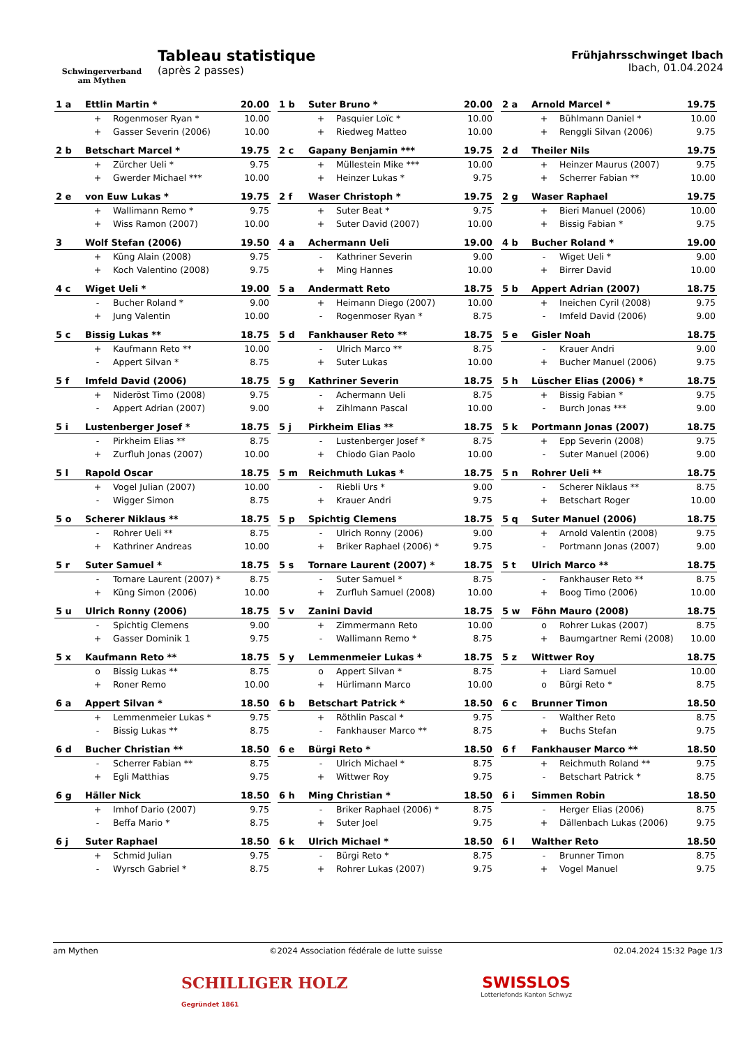Schwingerverband
am Mythen
Tableau statistique
(après 2 passes)
Frühjahrsschwinget Ibach
Ibach, 01.04.2024
| 1 a | Ettlin Martin * | | 20.00 |
| | + | Rogenmoser Ryan * | 10.00 |
| | + | Gasser Severin (2006) | 10.00 |
| 1 b | Suter Bruno * | | 20.00 |
| | + | Pasquier Loïc * | 10.00 |
| | + | Riedweg Matteo | 10.00 |
| 2 a | Arnold Marcel * | | 19.75 |
| | + | Bühlmann Daniel * | 10.00 |
| | + | Renggli Silvan (2006) | 9.75 |
| 2 b | Betschart Marcel * | | 19.75 |
| | + | Zürcher Ueli * | 9.75 |
| | + | Gwerder Michael *** | 10.00 |
| 2 c | Gapany Benjamin *** | | 19.75 |
| | + | Müllestein Mike *** | 10.00 |
| | + | Heinzer Lukas * | 9.75 |
| 2 d | Theiler Nils | | 19.75 |
| | + | Heinzer Maurus (2007) | 9.75 |
| | + | Scherrer Fabian ** | 10.00 |
| 2 e | von Euw Lukas * | | 19.75 |
| | + | Wallimann Remo * | 9.75 |
| | + | Wiss Ramon (2007) | 10.00 |
| 2 f | Waser Christoph * | | 19.75 |
| | + | Suter Beat * | 9.75 |
| | + | Suter David (2007) | 10.00 |
| 2 g | Waser Raphael | | 19.75 |
| | + | Bieri Manuel (2006) | 10.00 |
| | + | Bissig Fabian * | 9.75 |
| 3 | Wolf Stefan (2006) | | 19.50 |
| | + | Küng Alain (2008) | 9.75 |
| | + | Koch Valentino (2008) | 9.75 |
| 4 a | Achermann Ueli | | 19.00 |
| | - | Kathriner Severin | 9.00 |
| | + | Ming Hannes | 10.00 |
| 4 b | Bucher Roland * | | 19.00 |
| | - | Wiget Ueli * | 9.00 |
| | + | Birrer David | 10.00 |
| 4 c | Wiget Ueli * | | 19.00 |
| | - | Bucher Roland * | 9.00 |
| | + | Jung Valentin | 10.00 |
| 5 a | Andermatt Reto | | 18.75 |
| | + | Heimann Diego (2007) | 10.00 |
| | - | Rogenmoser Ryan * | 8.75 |
| 5 b | Appert Adrian (2007) | | 18.75 |
| | + | Ineichen Cyril (2008) | 9.75 |
| | - | Imfeld David (2006) | 9.00 |
| 5 c | Bissig Lukas ** | | 18.75 |
| | + | Kaufmann Reto ** | 10.00 |
| | - | Appert Silvan * | 8.75 |
| 5 d | Fankhauser Reto ** | | 18.75 |
| | - | Ulrich Marco ** | 8.75 |
| | + | Suter Lukas | 10.00 |
| 5 e | Gisler Noah | | 18.75 |
| | - | Krauer Andri | 9.00 |
| | + | Bucher Manuel (2006) | 9.75 |
| 5 f | Imfeld David (2006) | | 18.75 |
| | + | Nideröst Timo (2008) | 9.75 |
| | - | Appert Adrian (2007) | 9.00 |
| 5 g | Kathriner Severin | | 18.75 |
| | - | Achermann Ueli | 8.75 |
| | + | Zihlmann Pascal | 10.00 |
| 5 h | Lüscher Elias (2006) * | | 18.75 |
| | + | Bissig Fabian * | 9.75 |
| | - | Burch Jonas *** | 9.00 |
| 5 i | Lustenberger Josef * | | 18.75 |
| | - | Pirkheim Elias ** | 8.75 |
| | + | Zurfluh Jonas (2007) | 10.00 |
| 5 j | Pirkheim Elias ** | | 18.75 |
| | - | Lustenberger Josef * | 8.75 |
| | + | Chiodo Gian Paolo | 10.00 |
| 5 k | Portmann Jonas (2007) | | 18.75 |
| | + | Epp Severin (2008) | 9.75 |
| | - | Suter Manuel (2006) | 9.00 |
| 5 l | Rapold Oscar | | 18.75 |
| | + | Vogel Julian (2007) | 10.00 |
| | - | Wigger Simon | 8.75 |
| 5 m | Reichmuth Lukas * | | 18.75 |
| | - | Riebli Urs * | 9.00 |
| | + | Krauer Andri | 9.75 |
| 5 n | Rohrer Ueli ** | | 18.75 |
| | - | Scherer Niklaus ** | 8.75 |
| | + | Betschart Roger | 10.00 |
| 5 o | Scherer Niklaus ** | | 18.75 |
| | - | Rohrer Ueli ** | 8.75 |
| | + | Kathriner Andreas | 10.00 |
| 5 p | Spichtig Clemens | | 18.75 |
| | - | Ulrich Ronny (2006) | 9.00 |
| | + | Briker Raphael (2006) * | 9.75 |
| 5 q | Suter Manuel (2006) | | 18.75 |
| | + | Arnold Valentin (2008) | 9.75 |
| | - | Portmann Jonas (2007) | 9.00 |
| 5 r | Suter Samuel * | | 18.75 |
| | - | Tornare Laurent (2007) * | 8.75 |
| | + | Küng Simon (2006) | 10.00 |
| 5 s | Tornare Laurent (2007) * | | 18.75 |
| | - | Suter Samuel * | 8.75 |
| | + | Zurfluh Samuel (2008) | 10.00 |
| 5 t | Ulrich Marco ** | | 18.75 |
| | - | Fankhauser Reto ** | 8.75 |
| | + | Boog Timo (2006) | 10.00 |
| 5 u | Ulrich Ronny (2006) | | 18.75 |
| | - | Spichtig Clemens | 9.00 |
| | + | Gasser Dominik 1 | 9.75 |
| 5 v | Zanini David | | 18.75 |
| | + | Zimmermann Reto | 10.00 |
| | - | Wallimann Remo * | 8.75 |
| 5 w | Föhn Mauro (2008) | | 18.75 |
| | o | Rohrer Lukas (2007) | 8.75 |
| | + | Baumgartner Remi (2008) | 10.00 |
| 5 x | Kaufmann Reto ** | | 18.75 |
| | o | Bissig Lukas ** | 8.75 |
| | + | Roner Remo | 10.00 |
| 5 y | Lemmenmeier Lukas * | | 18.75 |
| | o | Appert Silvan * | 8.75 |
| | + | Hürlimann Marco | 10.00 |
| 5 z | Wittwer Roy | | 18.75 |
| | + | Liard Samuel | 10.00 |
| | o | Bürgi Reto * | 8.75 |
| 6 a | Appert Silvan * | | 18.50 |
| | + | Lemmenmeier Lukas * | 9.75 |
| | - | Bissig Lukas ** | 8.75 |
| 6 b | Betschart Patrick * | | 18.50 |
| | + | Röthlin Pascal * | 9.75 |
| | - | Fankhauser Marco ** | 8.75 |
| 6 c | Brunner Timon | | 18.50 |
| | - | Walther Reto | 8.75 |
| | + | Buchs Stefan | 9.75 |
| 6 d | Bucher Christian ** | | 18.50 |
| | - | Scherrer Fabian ** | 8.75 |
| | + | Egli Matthias | 9.75 |
| 6 e | Bürgi Reto * | | 18.50 |
| | - | Ulrich Michael * | 8.75 |
| | + | Wittwer Roy | 9.75 |
| 6 f | Fankhauser Marco ** | | 18.50 |
| | + | Reichmuth Roland ** | 9.75 |
| | - | Betschart Patrick * | 8.75 |
| 6 g | Häller Nick | | 18.50 |
| | + | Imhof Dario (2007) | 9.75 |
| | - | Beffa Mario * | 8.75 |
| 6 h | Ming Christian * | | 18.50 |
| | - | Briker Raphael (2006) * | 8.75 |
| | + | Suter Joel | 9.75 |
| 6 i | Simmen Robin | | 18.50 |
| | - | Herger Elias (2006) | 8.75 |
| | + | Dällenbach Lukas (2006) | 9.75 |
| 6 j | Suter Raphael | | 18.50 |
| | + | Schmid Julian | 9.75 |
| | - | Wyrsch Gabriel * | 8.75 |
| 6 k | Ulrich Michael * | | 18.50 |
| | - | Bürgi Reto * | 8.75 |
| | + | Rohrer Lukas (2007) | 9.75 |
| 6 l | Walther Reto | | 18.50 |
| | - | Brunner Timon | 8.75 |
| | + | Vogel Manuel | 9.75 |
am Mythen ©2024 Association fédérale de lutte suisse 02.04.2024 15:32 Page 1/3
SCHILLIGER HOLZ
Gegründet 1861
SWISSLOS
Lotteriefonds Kanton Schwyz